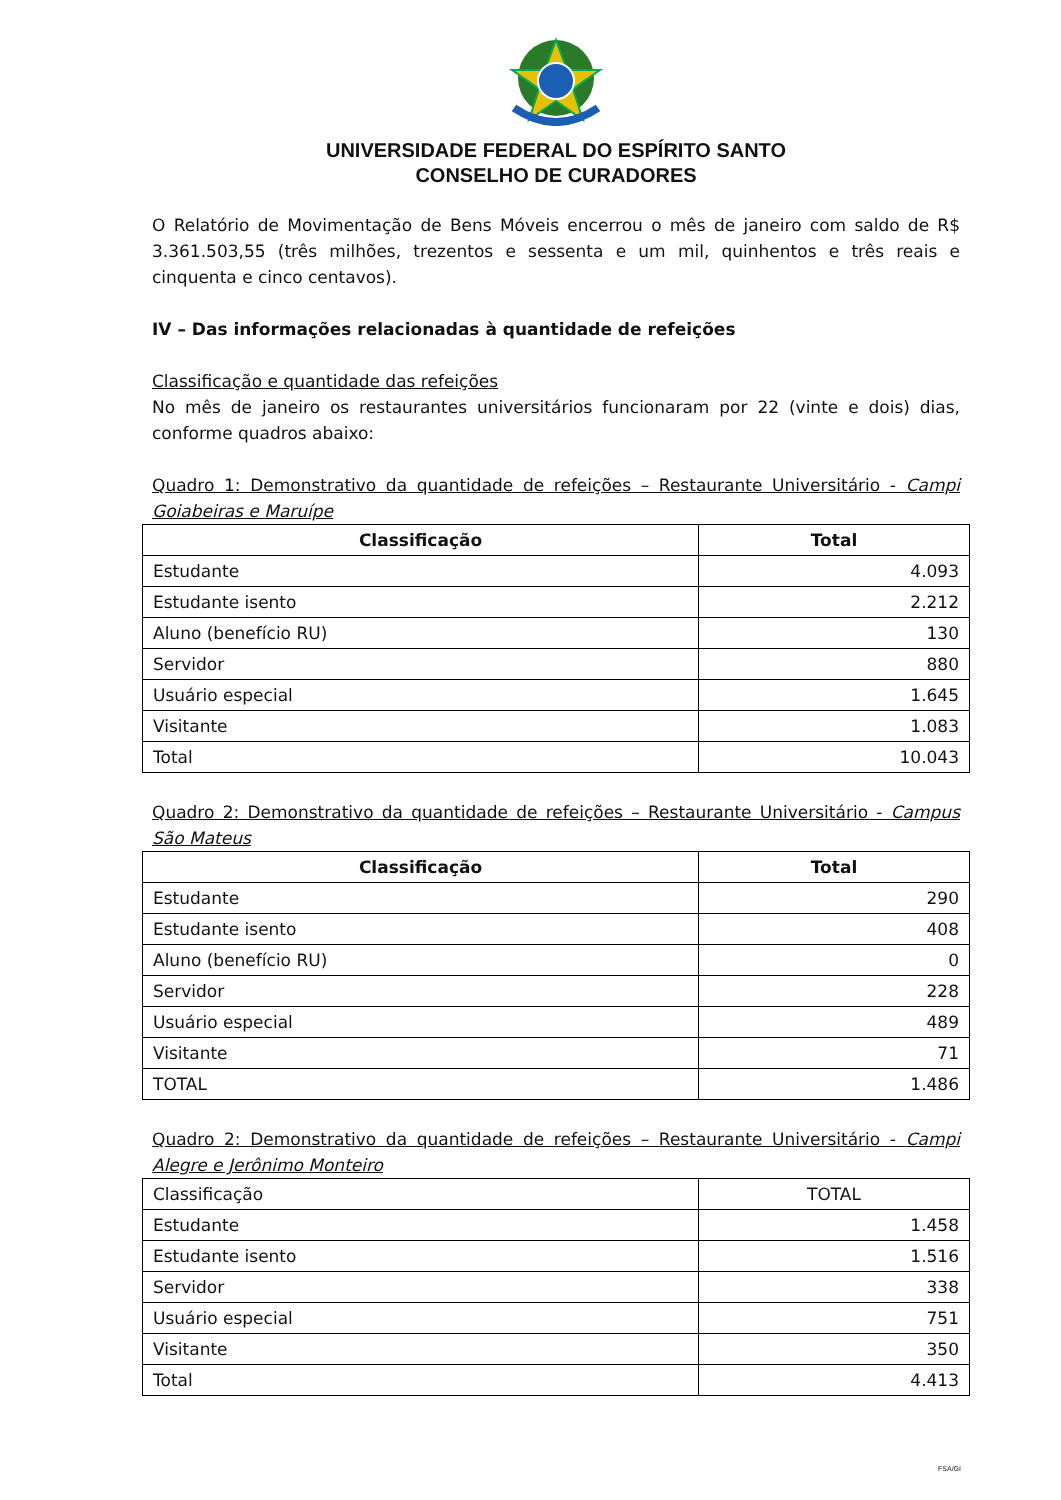UNIVERSIDADE FEDERAL DO ESPÍRITO SANTO
CONSELHO DE CURADORES
O Relatório de Movimentação de Bens Móveis encerrou o mês de janeiro com saldo de R$ 3.361.503,55 (três milhões, trezentos e sessenta e um mil, quinhentos e três reais e cinquenta e cinco centavos).
IV – Das informações relacionadas à quantidade de refeições
Classificação e quantidade das refeições
No mês de janeiro os restaurantes universitários funcionaram por 22 (vinte e dois) dias, conforme quadros abaixo:
Quadro 1: Demonstrativo da quantidade de refeições – Restaurante Universitário - Campi Goiabeiras e Maruípe
| Classificação | Total |
| --- | --- |
| Estudante | 4.093 |
| Estudante isento | 2.212 |
| Aluno (benefício RU) | 130 |
| Servidor | 880 |
| Usuário especial | 1.645 |
| Visitante | 1.083 |
| Total | 10.043 |
Quadro 2: Demonstrativo da quantidade de refeições – Restaurante Universitário - Campus São Mateus
| Classificação | Total |
| --- | --- |
| Estudante | 290 |
| Estudante isento | 408 |
| Aluno (benefício RU) | 0 |
| Servidor | 228 |
| Usuário especial | 489 |
| Visitante | 71 |
| TOTAL | 1.486 |
Quadro 2: Demonstrativo da quantidade de refeições – Restaurante Universitário - Campi Alegre e Jerônimo Monteiro
| Classificação | TOTAL |
| Estudante | 1.458 |
| Estudante isento | 1.516 |
| Servidor | 338 |
| Usuário especial | 751 |
| Visitante | 350 |
| Total | 4.413 |
FSA/GI